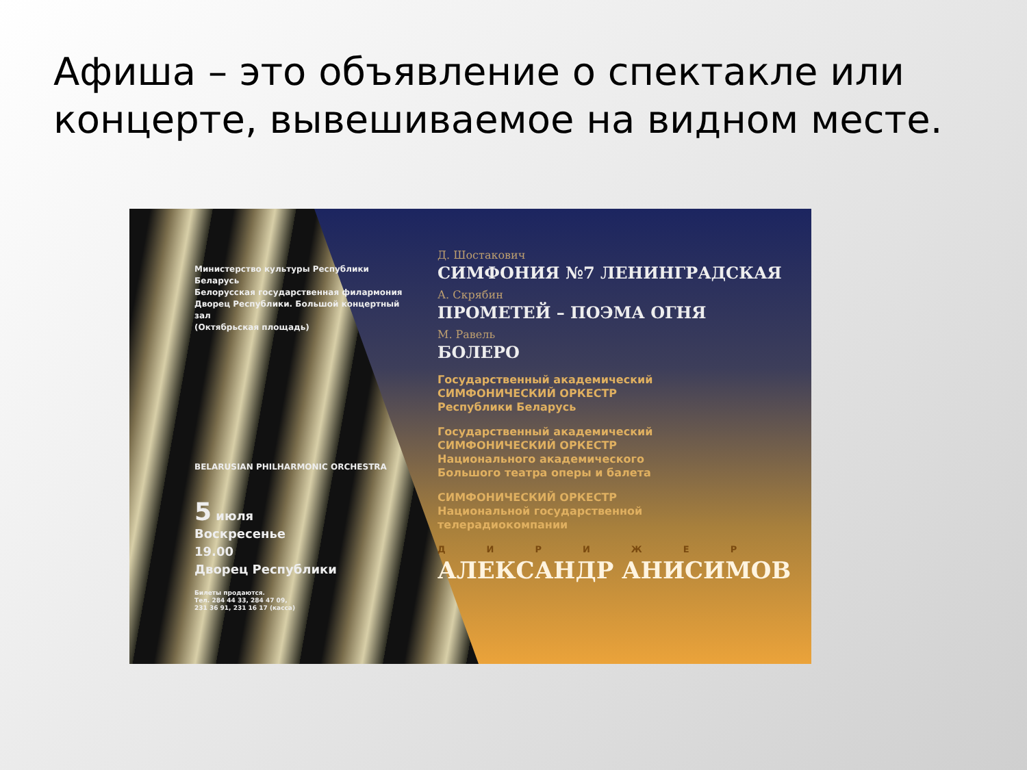Афиша – это объявление о спектакле или концерте, вывешиваемое на видном месте.
Министерство культуры Республики Беларусь
Белорусская государственная филармония
Дворец Республики. Большой концертный зал
(Октябрьская площадь)
BELARUSIAN PHILHARMONIC ORCHESTRA
5 июля
Воскресенье
19.00
Дворец Республики
Билеты продаются.
Тел. 284 44 33, 284 47 09,
231 36 91, 231 16 17 (касса)
Д. Шостакович
СИМФОНИЯ №7 ЛЕНИНГРАДСКАЯ
А. Скрябин
ПРОМЕТЕЙ – ПОЭМА ОГНЯ
М. Равель
БОЛЕРО
Государственный академический
СИМФОНИЧЕСКИЙ ОРКЕСТР
Республики Беларусь
Государственный академический
СИМФОНИЧЕСКИЙ ОРКЕСТР
Национального академического
Большого театра оперы и балета
СИМФОНИЧЕСКИЙ ОРКЕСТР
Национальной государственной
телерадиокомпании
ДИРИЖЕР
АЛЕКСАНДР АНИСИМОВ